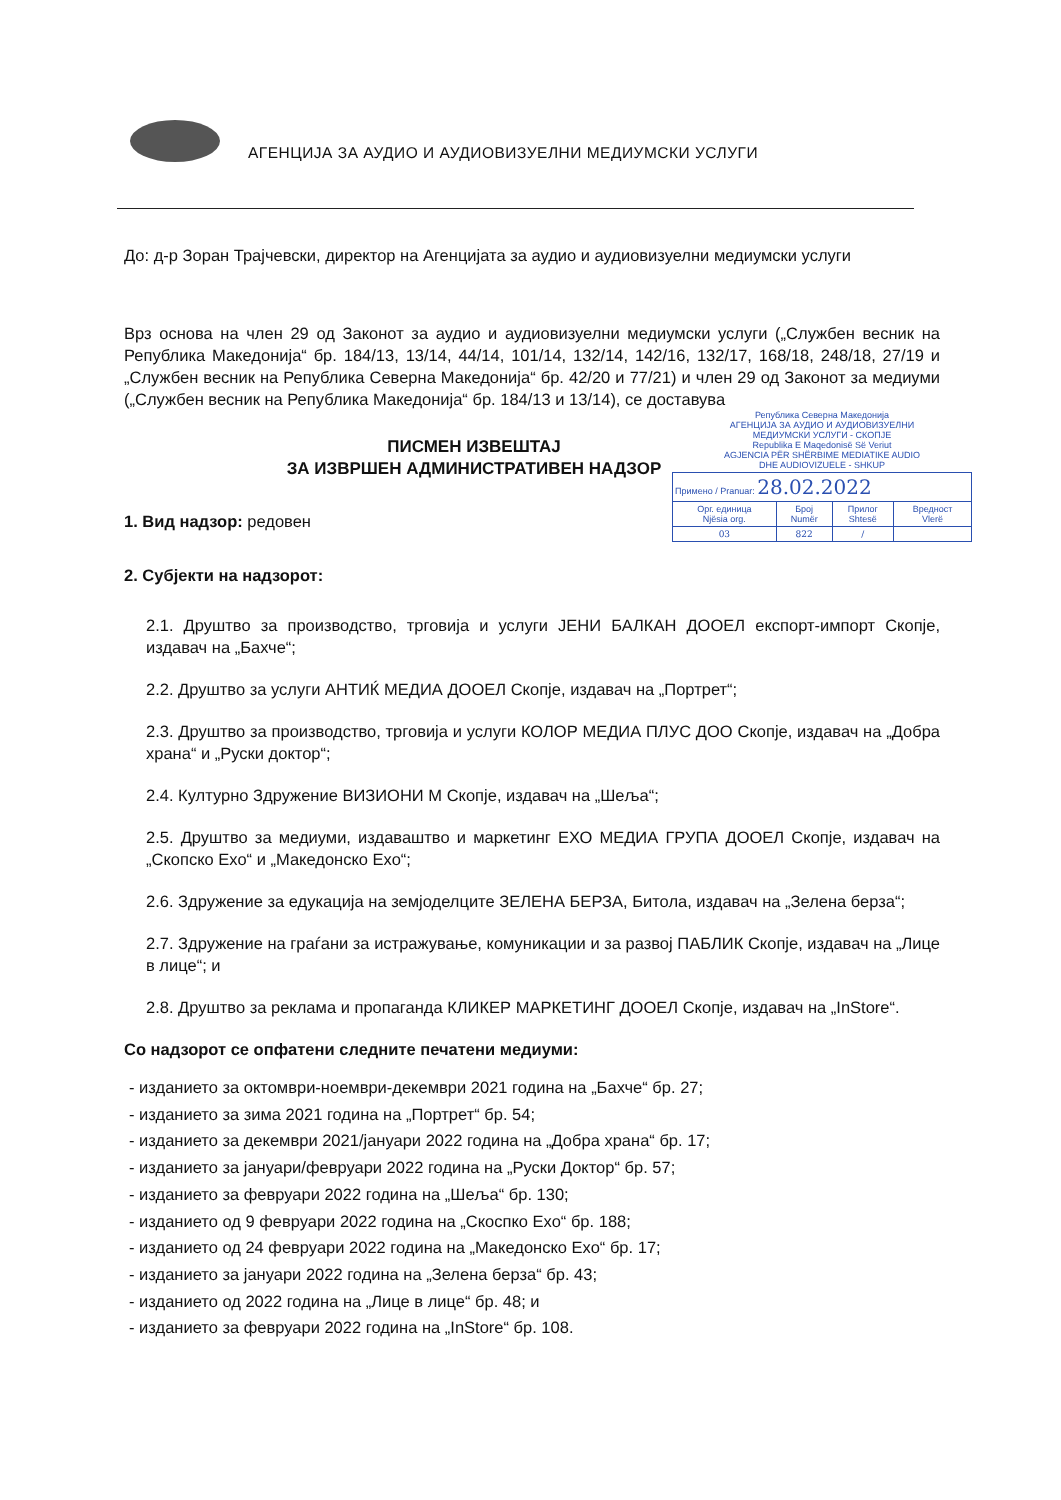АГЕНЦИЈА ЗА АУДИО И АУДИОВИЗУЕЛНИ МЕДИУМСКИ УСЛУГИ
До: д-р Зоран Трајчевски, директор на Агенцијата за аудио и аудиовизуелни медиумски услуги
Врз основа на член 29 од Законот за аудио и аудиовизуелни медиумски услуги („Службен весник на Република Македонија“ бр. 184/13, 13/14, 44/14, 101/14, 132/14, 142/16, 132/17, 168/18, 248/18, 27/19 и „Службен весник на Република Северна Македонија“ бр. 42/20 и 77/21) и член 29 од Законот за медиуми („Службен весник на Република Македонија“ бр. 184/13 и 13/14), се доставува
ПИСМЕН ИЗВЕШТАЈ
ЗА ИЗВРШЕН АДМИНИСТРАТИВЕН НАДЗОР
1. Вид надзор: редовен
2. Субјекти на надзорот:
2.1. Друштво за производство, трговија и услуги ЈЕНИ БАЛКАН ДООЕЛ експорт-импорт Скопје, издавач на „Бахче“;
2.2. Друштво за услуги АНТИЌ МЕДИА ДООЕЛ Скопје, издавач на „Портрет“;
2.3. Друштво за производство, трговија и услуги КОЛОР МЕДИА ПЛУС ДОО Скопје, издавач на „Добра храна“ и „Руски доктор“;
2.4. Културно Здружение ВИЗИОНИ М Скопје, издавач на „Шеља“;
2.5. Друштво за медиуми, издаваштво и маркетинг ЕХО МЕДИА ГРУПА ДООЕЛ Скопје, издавач на „Скопско Ехо“ и „Македонско Ехо“;
2.6. Здружение за едукација на земјоделците ЗЕЛЕНА БЕРЗА, Битола, издавач на „Зелена берза“;
2.7. Здружение на граѓани за истражување, комуникации и за развој ПАБЛИК Скопје, издавач на „Лице в лице“; и
2.8. Друштво за реклама и пропаганда КЛИКЕР МАРКЕТИНГ ДООЕЛ Скопје, издавач на „InStore“.
Со надзорот се опфатени следните печатени медиуми:
- изданието за октомври-ноември-декември 2021 година на „Бахче“ бр. 27;
- изданието за зима 2021 година на „Портрет“ бр. 54;
- изданието за декември 2021/јануари 2022 година на „Добра храна“ бр. 17;
- изданието за јануари/февруари 2022 година на „Руски Доктор“ бр. 57;
- изданието за февруари 2022 година на „Шеља“ бр. 130;
- изданието од 9 февруари 2022 година на „Скоспко Ехо“ бр. 188;
- изданието од 24 февруари 2022 година на „Македонско Ехо“ бр. 17;
- изданието за јануари 2022 година на „Зелена берза“ бр. 43;
- изданието од 2022 година на „Лице в лице“ бр. 48; и
- изданието за февруари 2022 година на „InStore“ бр. 108.
Република Северна Македонија
АГЕНЦИЈА ЗА АУДИО И АУДИОВИЗУЕЛНИ
МЕДИУМСКИ УСЛУГИ - СКОПЈЕ
Republika E Maqedonisë Së Veriut
AGJENCIA PËR SHËRBIME MEDIATIKE AUDIO
DHE AUDIOVIZUELE - SHKUP
| Примено / Pranuar: 28.02.2022 | | | |
| Орг. единица Njësia org. | Број Numër | Прилог Shtesë | Вредност Vlerë |
| 03 | 822 | / | |